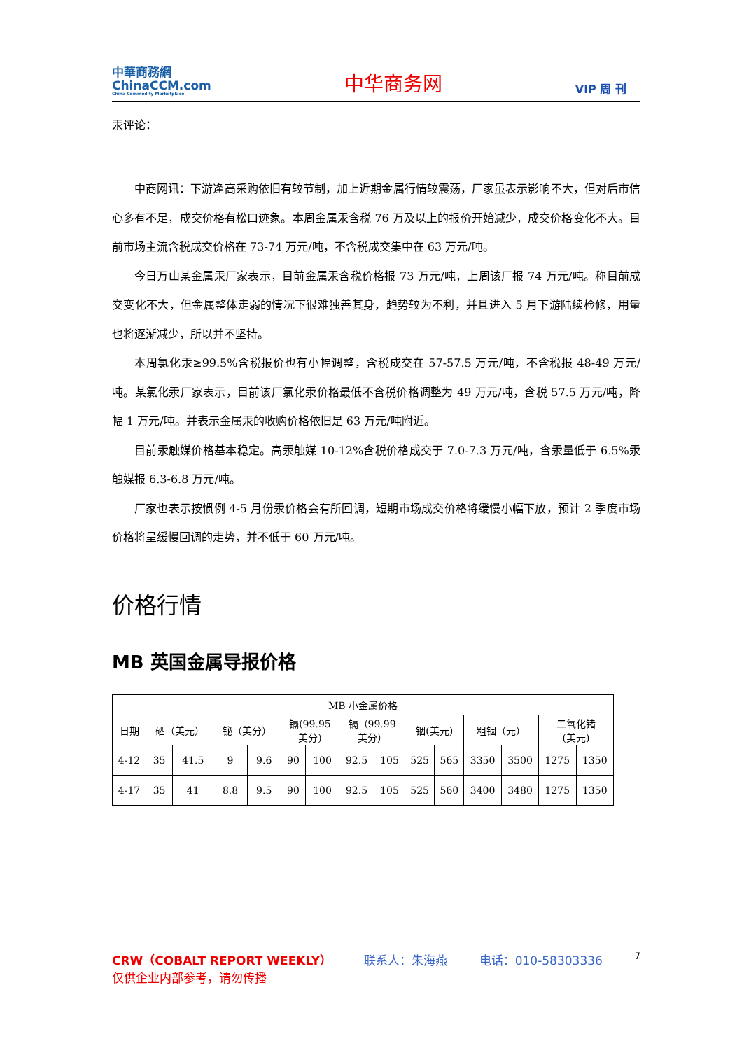中華商務網
ChinaCCM.com
China Commodity Marketplace
中华商务网
VIP 周 刊
汞评论：
中商网讯：下游逢高采购依旧有较节制，加上近期金属行情较震荡，厂家虽表示影响不大，但对后市信心多有不足，成交价格有松口迹象。本周金属汞含税 76 万及以上的报价开始减少，成交价格变化不大。目前市场主流含税成交价格在 73-74 万元/吨，不含税成交集中在 63 万元/吨。
今日万山某金属汞厂家表示，目前金属汞含税价格报 73 万元/吨，上周该厂报 74 万元/吨。称目前成交变化不大，但金属整体走弱的情况下很难独善其身，趋势较为不利，并且进入 5 月下游陆续检修，用量也将逐渐减少，所以并不坚持。
本周氯化汞≥99.5%含税报价也有小幅调整，含税成交在 57-57.5 万元/吨，不含税报 48-49 万元/吨。某氯化汞厂家表示，目前该厂氯化汞价格最低不含税价格调整为 49 万元/吨，含税 57.5 万元/吨，降幅 1 万元/吨。并表示金属汞的收购价格依旧是 63 万元/吨附近。
目前汞触媒价格基本稳定。高汞触媒 10-12%含税价格成交于 7.0-7.3 万元/吨，含汞量低于 6.5%汞触媒报 6.3-6.8 万元/吨。
厂家也表示按惯例 4-5 月份汞价格会有所回调，短期市场成交价格将缓慢小幅下放，预计 2 季度市场价格将呈缓慢回调的走势，并不低于 60 万元/吨。
价格行情
MB 英国金属导报价格
| MB 小金属价格 | | | | | | | | | | | | | | |
| 日期 | 硒（美元） | | 铋（美分） | | 镉(99.95 美分) | | 镉（99.99 美分） | | 铟(美元) | | 粗铟（元） | | 二氧化锗 (美元) | |
| 4-12 | 35 | 41.5 | 9 | 9.6 | 90 | 100 | 92.5 | 105 | 525 | 565 | 3350 | 3500 | 1275 | 1350 |
| 4-17 | 35 | 41 | 8.8 | 9.5 | 90 | 100 | 92.5 | 105 | 525 | 560 | 3400 | 3480 | 1275 | 1350 |
CRW（COBALT REPORT WEEKLY） 联系人：朱海燕 电话：010-58303336 7
仅供企业内部参考，请勿传播